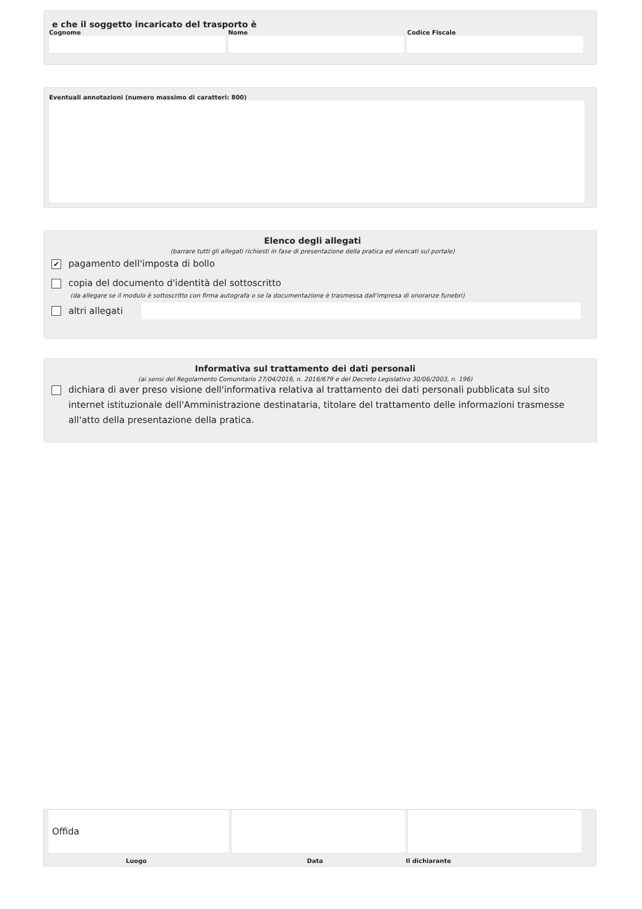e che il soggetto incaricato del trasporto è
Cognome Nome Codice Fiscale
Eventuali annotazioni (numero massimo di caratteri: 800)
Elenco degli allegati
(barrare tutti gli allegati richiesti in fase di presentazione della pratica ed elencati sul portale)
✔ pagamento dell'imposta di bollo
copia del documento d'identità del sottoscritto
(da allegare se il modulo è sottoscritto con firma autografa o se la documentazione è trasmessa dall'impresa di onoranze funebri)
altri allegati
Informativa sul trattamento dei dati personali
(ai sensi del Regolamento Comunitario 27/04/2016, n. 2016/679 e del Decreto Legislativo 30/06/2003, n. 196)
dichiara di aver preso visione dell'informativa relativa al trattamento dei dati personali pubblicata sul sito internet istituzionale dell'Amministrazione destinataria, titolare del trattamento delle informazioni trasmesse all'atto della presentazione della pratica.
Offida
Luogo Data Il dichiarante